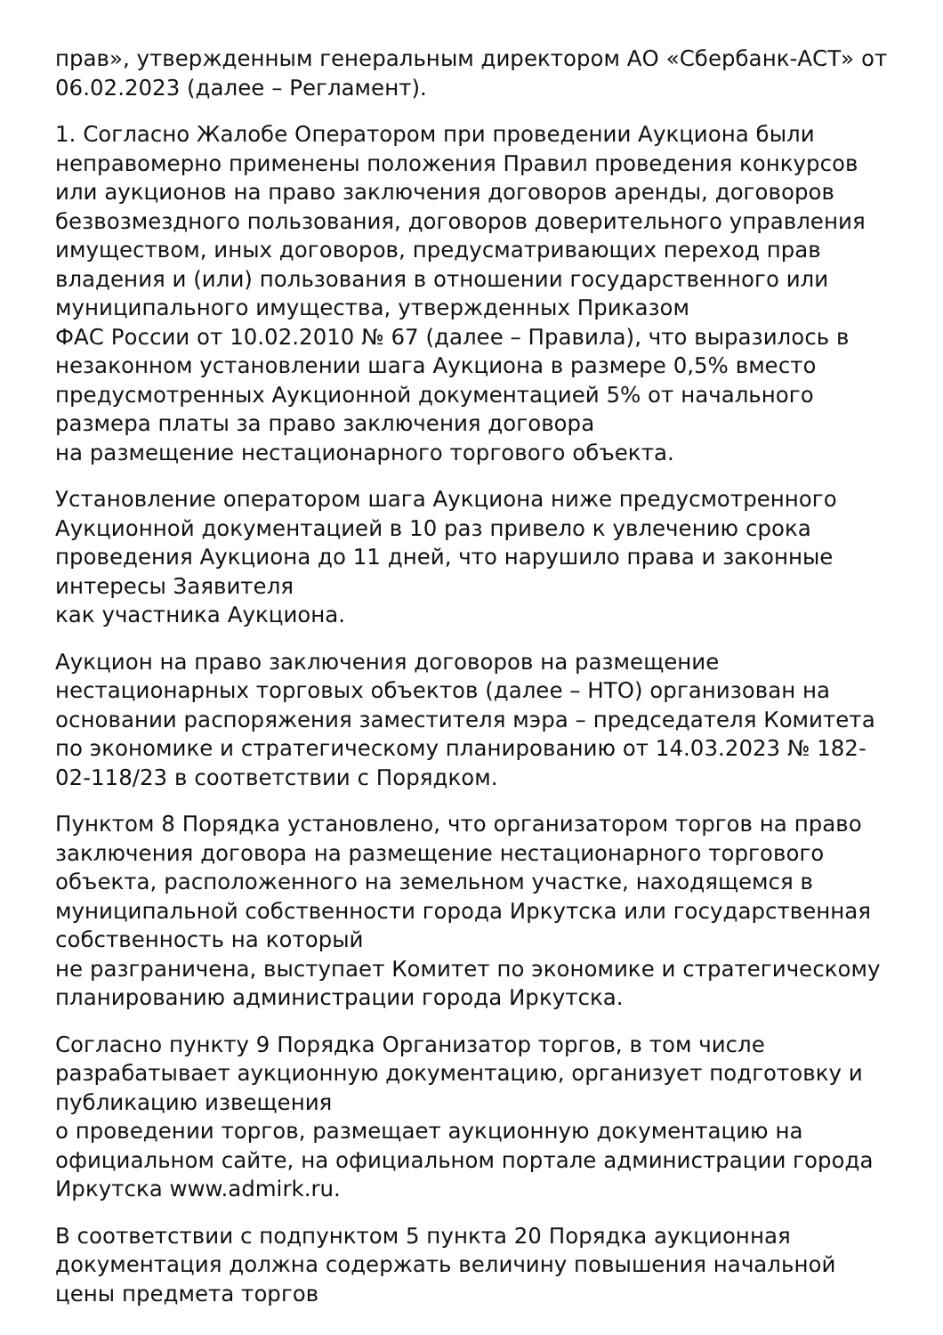прав», утвержденным генеральным директором АО «Сбербанк-АСТ» от 06.02.2023 (далее – Регламент).
1. Согласно Жалобе Оператором при проведении Аукциона были неправомерно применены положения Правил проведения конкурсов или аукционов на право заключения договоров аренды, договоров безвозмездного пользования, договоров доверительного управления имуществом, иных договоров, предусматривающих переход прав владения и (или) пользования в отношении государственного или муниципального имущества, утвержденных Приказом
ФАС России от 10.02.2010 № 67 (далее – Правила), что выразилось в незаконном установлении шага Аукциона в размере 0,5% вместо предусмотренных Аукционной документацией 5% от начального размера платы за право заключения договора
на размещение нестационарного торгового объекта.
Установление оператором шага Аукциона ниже предусмотренного Аукционной документацией в 10 раз привело к увлечению срока проведения Аукциона до 11 дней, что нарушило права и законные интересы Заявителя
как участника Аукциона.
Аукцион на право заключения договоров на размещение нестационарных торговых объектов (далее – НТО) организован на основании распоряжения заместителя мэра – председателя Комитета по экономике и стратегическому планированию от 14.03.2023 № 182-02-118/23 в соответствии с Порядком.
Пунктом 8 Порядка установлено, что организатором торгов на право заключения договора на размещение нестационарного торгового объекта, расположенного на земельном участке, находящемся в муниципальной собственности города Иркутска или государственная собственность на который
не разграничена, выступает Комитет по экономике и стратегическому планированию администрации города Иркутска.
Согласно пункту 9 Порядка Организатор торгов, в том числе разрабатывает аукционную документацию, организует подготовку и публикацию извещения
о проведении торгов, размещает аукционную документацию на официальном сайте, на официальном портале администрации города Иркутска www.admirk.ru.
В соответствии с подпунктом 5 пункта 20 Порядка аукционная документация должна содержать величину повышения начальной цены предмета торгов